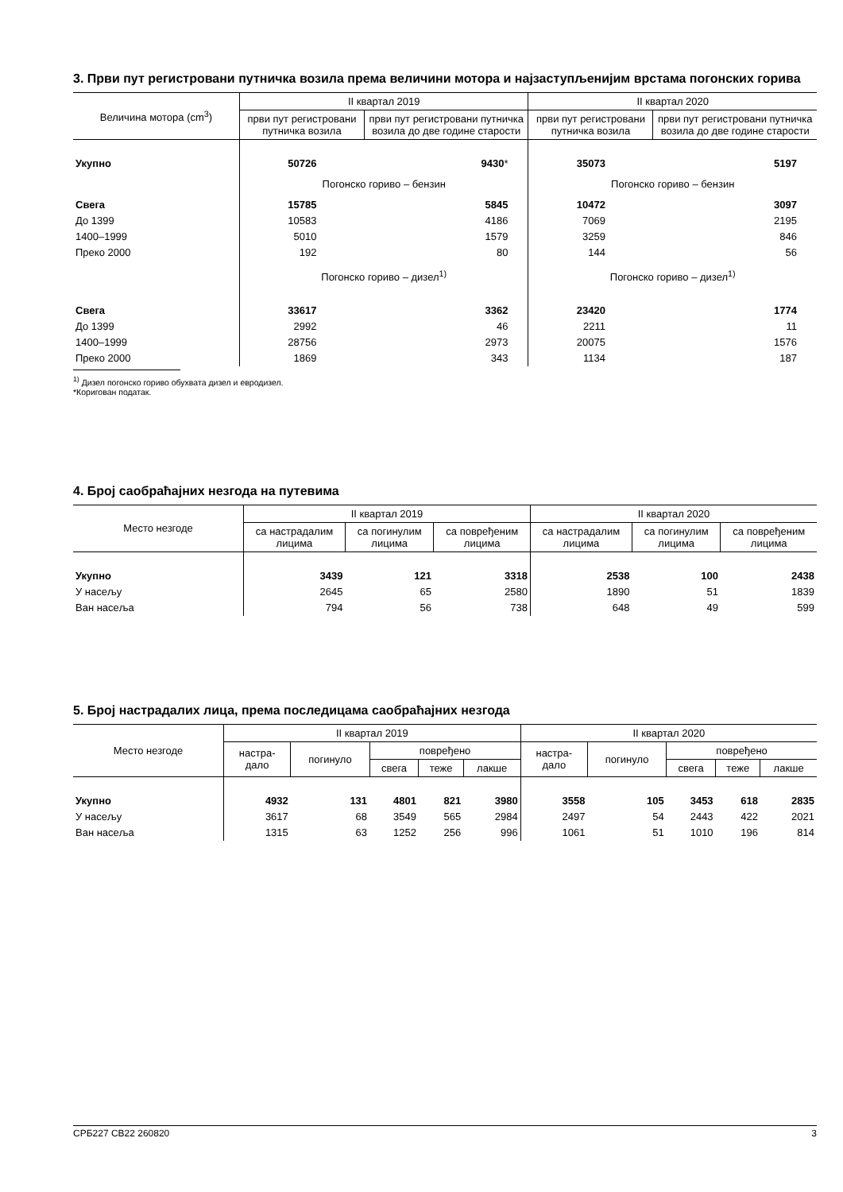3. Први пут регистровани путничка возила према величини мотора и најзаступљенијим врстама погонских горива
| Величина мотора (cm<sup>3</sup>) | II квартал 2019 | | II квартал 2020 | |
| --- | --- | --- | --- | --- |
| | први пут регистровани путничка возила | први пут регистровани путничка возила до две године старости | први пут регистровани путничка возила | први пут регистровани путничка возила до две године старости |
| Укупно | 50726 | 9430 * | 35073 | 5197 |
| | Погонско гориво – бензин | | Погонско гориво – бензин | |
| Свега | 15785 | 5845 | 10472 | 3097 |
| До 1399 | 10583 | 4186 | 7069 | 2195 |
| 1400–1999 | 5010 | 1579 | 3259 | 846 |
| Преко 2000 | 192 | 80 | 144 | 56 |
| | Погонско гориво – дизел<sup>1)</sup> | | Погонско гориво – дизел<sup>1)</sup> | |
| Свега | 33617 | 3362 | 23420 | 1774 |
| До 1399 | 2992 | 46 | 2211 | 11 |
| 1400–1999 | 28756 | 2973 | 20075 | 1576 |
| Преко 2000 | 1869 | 343 | 1134 | 187 |
<sup>1)</sup> Дизел погонско гориво обухвата дизел и евродизел.
*Коригован податак.
4. Број саобраћајних незгода на путевима
| Место незгоде | II квартал 2019 | | | II квартал 2020 | | |
| --- | --- | --- | --- | --- | --- | --- |
| | са настрадалим лицима | са погинулим лицима | са повређеним лицима | са настрадалим лицима | са погинулим лицима | са повређеним лицима |
| Укупно | 3439 | 121 | 3318 | 2538 | 100 | 2438 |
| У насељу | 2645 | 65 | 2580 | 1890 | 51 | 1839 |
| Ван насеља | 794 | 56 | 738 | 648 | 49 | 599 |
5. Број настрадалих лица, према последицама саобраћајних незгода
| Место незгоде | II квартал 2019 | | | | | II квартал 2020 | | | | |
| --- | --- | --- | --- | --- | --- | --- | --- | --- | --- | --- |
| | настра- дало | погинуло | повређено | | | настра- дало | погинуло | повређено | | |
| | | | свега | теже | лакше | | | свега | теже | лакше |
| Укупно | 4932 | 131 | 4801 | 821 | 3980 | 3558 | 105 | 3453 | 618 | 2835 |
| У насељу | 3617 | 68 | 3549 | 565 | 2984 | 2497 | 54 | 2443 | 422 | 2021 |
| Ван насеља | 1315 | 63 | 1252 | 256 | 996 | 1061 | 51 | 1010 | 196 | 814 |
СРБ227 СВ22 260820 3